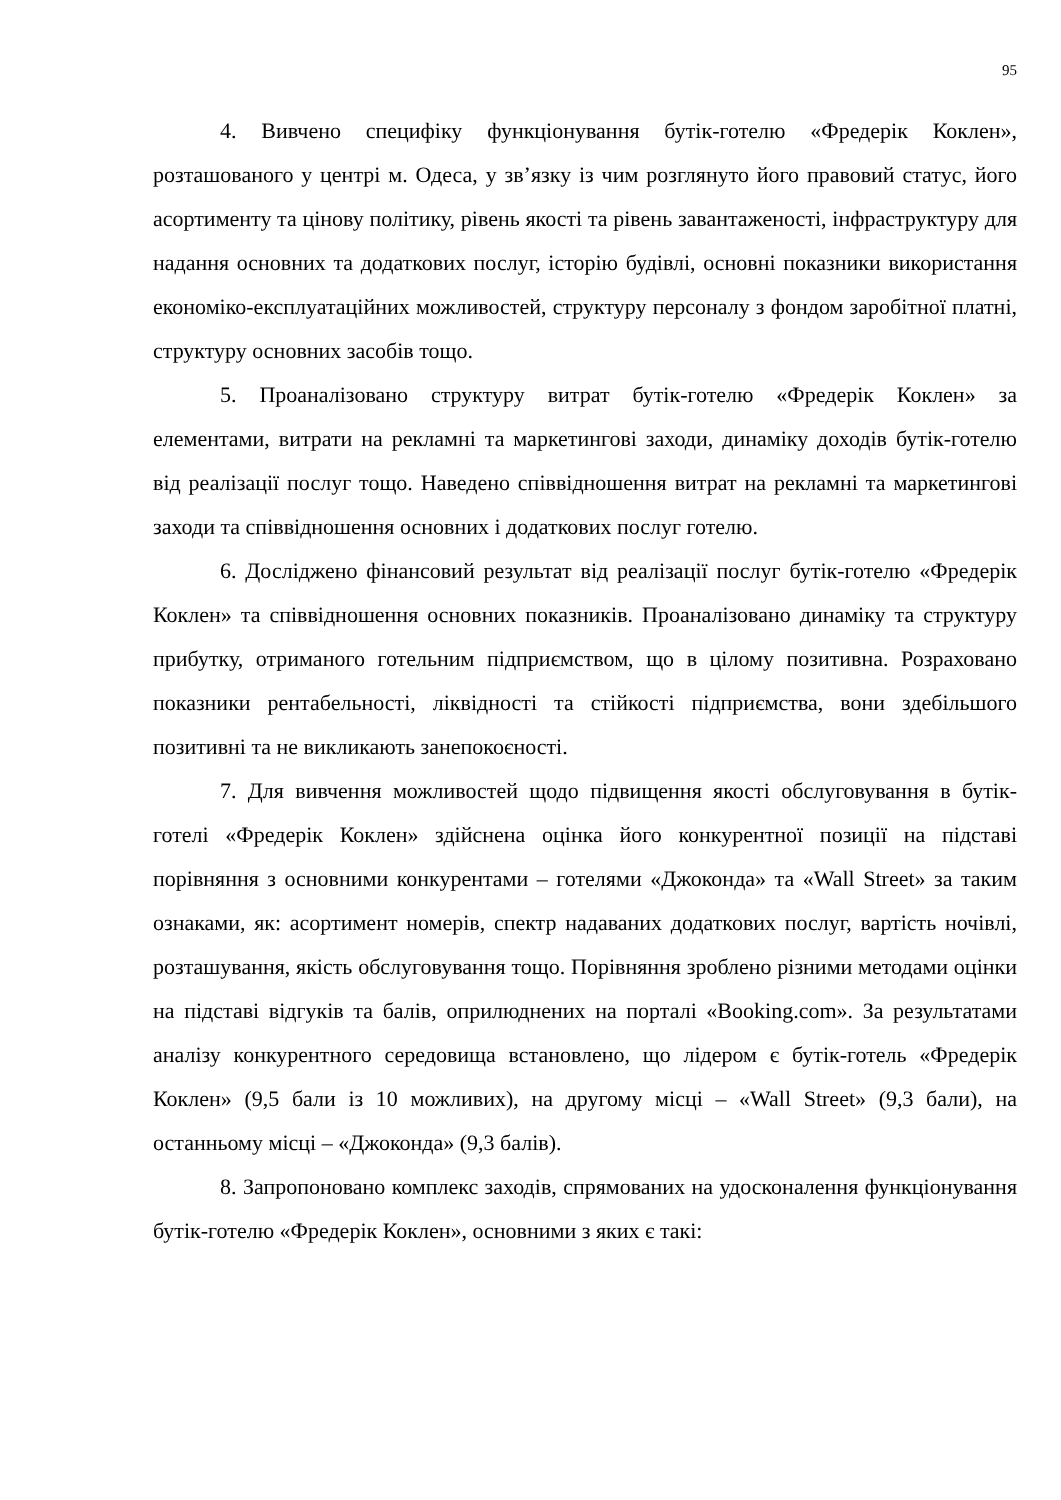95
4. Вивчено специфіку функціонування бутік-готелю «Фредерік Коклен», розташованого у центрі м. Одеса, у зв’язку із чим розглянуто його правовий статус, його асортименту та цінову політику, рівень якості та рівень завантаженості, інфраструктуру для надання основних та додаткових послуг, історію будівлі, основні показники використання економіко-експлуатаційних можливостей, структуру персоналу з фондом заробітної платні, структуру основних засобів тощо.
5. Проаналізовано структуру витрат бутік-готелю «Фредерік Коклен» за елементами, витрати на рекламні та маркетингові заходи, динаміку доходів бутік-готелю від реалізації послуг тощо. Наведено співвідношення витрат на рекламні та маркетингові заходи та співвідношення основних і додаткових послуг готелю.
6. Досліджено фінансовий результат від реалізації послуг бутік-готелю «Фредерік Коклен» та співвідношення основних показників. Проаналізовано динаміку та структуру прибутку, отриманого готельним підприємством, що в цілому позитивна. Розраховано показники рентабельності, ліквідності та стійкості підприємства, вони здебільшого позитивні та не викликають занепокоєності.
7. Для вивчення можливостей щодо підвищення якості обслуговування в бутік-готелі «Фредерік Коклен» здійснена оцінка його конкурентної позиції на підставі порівняння з основними конкурентами – готелями «Джоконда» та «Wall Street» за таким ознаками, як: асортимент номерів, спектр надаваних додаткових послуг, вартість ночівлі, розташування, якість обслуговування тощо. Порівняння зроблено різними методами оцінки на підставі відгуків та балів, оприлюднених на порталі «Booking.com». За результатами аналізу конкурентного середовища встановлено, що лідером є бутік-готель «Фредерік Коклен» (9,5 бали із 10 можливих), на другому місці – «Wall Street» (9,3 бали), на останньому місці – «Джоконда» (9,3 балів).
8. Запропоновано комплекс заходів, спрямованих на удосконалення функціонування бутік-готелю «Фредерік Коклен», основними з яких є такі: